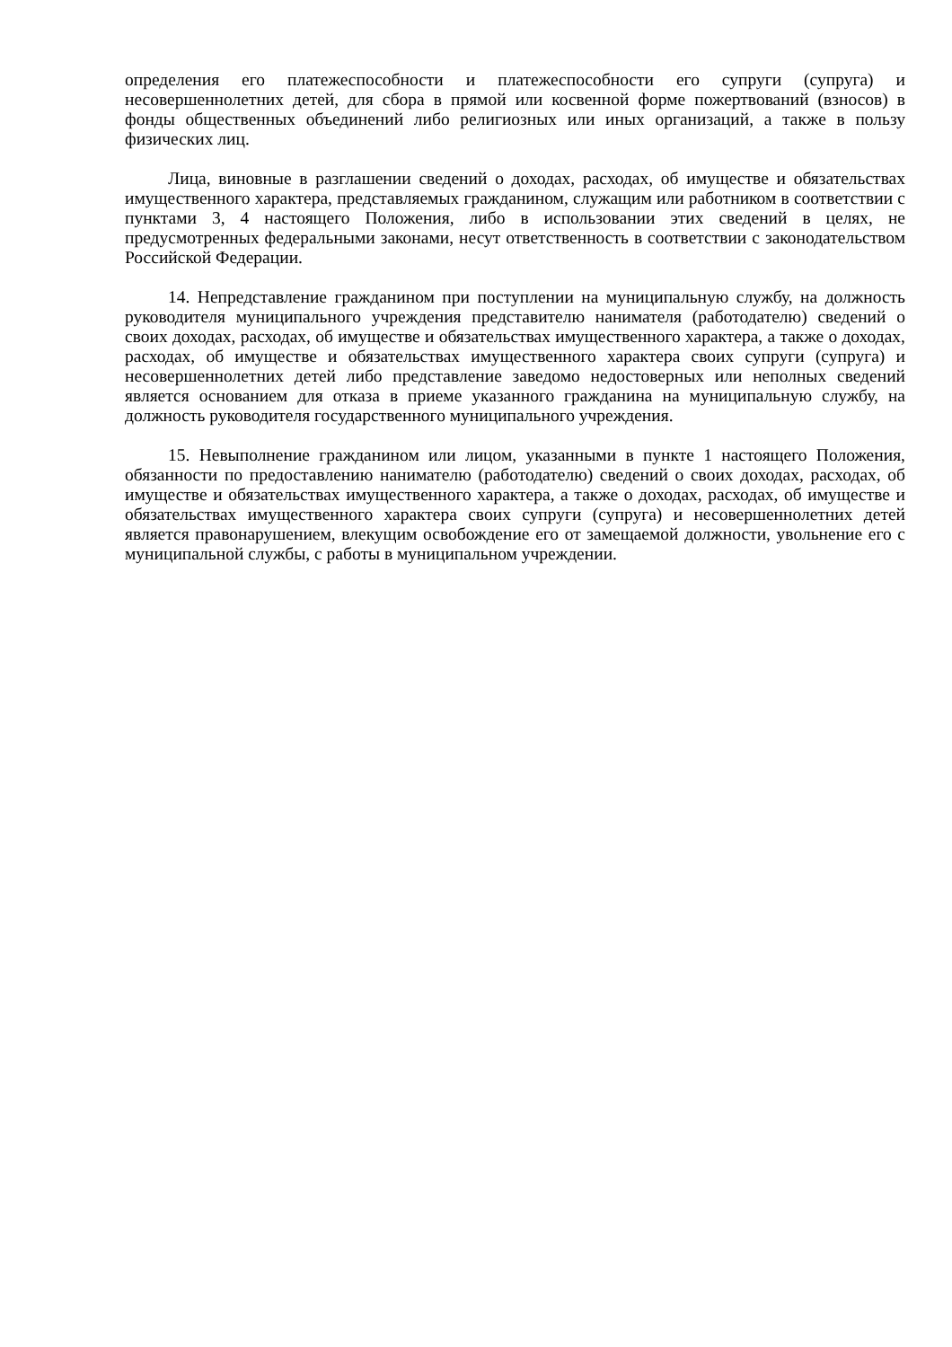определения его платежеспособности и платежеспособности его супруги (супруга) и несовершеннолетних детей, для сбора в прямой или косвенной форме пожертвований (взносов) в фонды общественных объединений либо религиозных или иных организаций, а также в пользу физических лиц.
Лица, виновные в разглашении сведений о доходах, расходах, об имуществе и обязательствах имущественного характера, представляемых гражданином, служащим или работником в соответствии с пунктами 3, 4 настоящего Положения, либо в использовании этих сведений в целях, не предусмотренных федеральными законами, несут ответственность в соответствии с законодательством Российской Федерации.
14. Непредставление гражданином при поступлении на муниципальную службу, на должность руководителя муниципального учреждения представителю нанимателя (работодателю) сведений о своих доходах, расходах, об имуществе и обязательствах имущественного характера, а также о доходах, расходах, об имуществе и обязательствах имущественного характера своих супруги (супруга) и несовершеннолетних детей либо представление заведомо недостоверных или неполных сведений является основанием для отказа в приеме указанного гражданина на муниципальную службу, на должность руководителя государственного муниципального учреждения.
15. Невыполнение гражданином или лицом, указанными в пункте 1 настоящего Положения, обязанности по предоставлению нанимателю (работодателю) сведений о своих доходах, расходах, об имуществе и обязательствах имущественного характера, а также о доходах, расходах, об имуществе и обязательствах имущественного характера своих супруги (супруга) и несовершеннолетних детей является правонарушением, влекущим освобождение его от замещаемой должности, увольнение его с муниципальной службы, с работы в муниципальном учреждении.